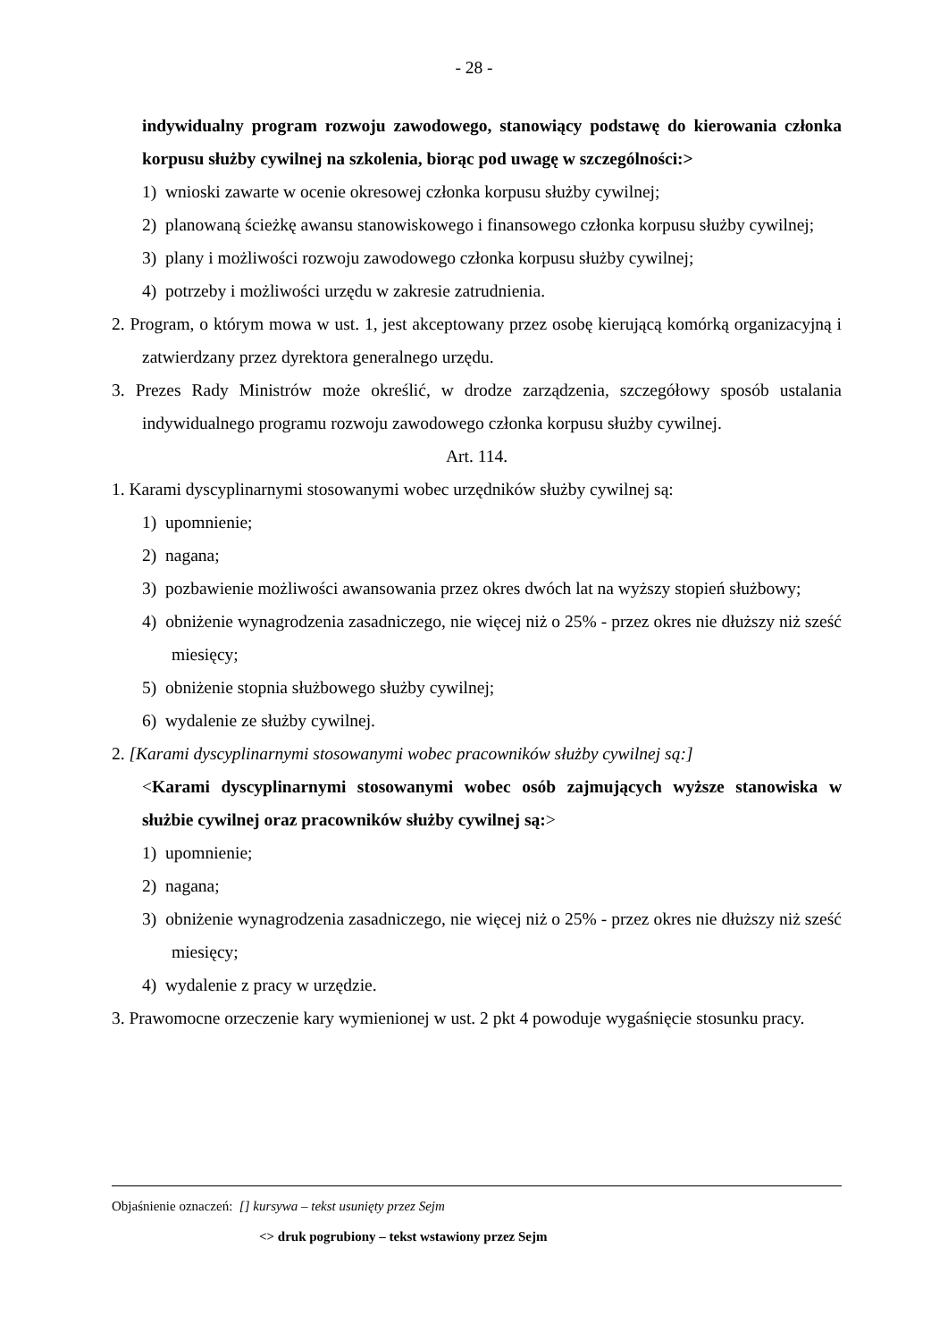- 28 -
indywidualny program rozwoju zawodowego, stanowiący podstawę do kierowania członka korpusu służby cywilnej na szkolenia, biorąc pod uwagę w szczególności:>
1) wnioski zawarte w ocenie okresowej członka korpusu służby cywilnej;
2) planowaną ścieżkę awansu stanowiskowego i finansowego członka korpusu służby cywilnej;
3) plany i możliwości rozwoju zawodowego członka korpusu służby cywilnej;
4) potrzeby i możliwości urzędu w zakresie zatrudnienia.
2. Program, o którym mowa w ust. 1, jest akceptowany przez osobę kierującą komórką organizacyjną i zatwierdzany przez dyrektora generalnego urzędu.
3. Prezes Rady Ministrów może określić, w drodze zarządzenia, szczegółowy sposób ustalania indywidualnego programu rozwoju zawodowego członka korpusu służby cywilnej.
Art. 114.
1. Karami dyscyplinarnymi stosowanymi wobec urzędników służby cywilnej są:
1) upomnienie;
2) nagana;
3) pozbawienie możliwości awansowania przez okres dwóch lat na wyższy stopień służbowy;
4) obniżenie wynagrodzenia zasadniczego, nie więcej niż o 25% - przez okres nie dłuższy niż sześć miesięcy;
5) obniżenie stopnia służbowego służby cywilnej;
6) wydalenie ze służby cywilnej.
2. [Karami dyscyplinarnymi stosowanymi wobec pracowników służby cywilnej są:]
<Karami dyscyplinarnymi stosowanymi wobec osób zajmujących wyższe stanowiska w służbie cywilnej oraz pracowników służby cywilnej są:>
1) upomnienie;
2) nagana;
3) obniżenie wynagrodzenia zasadniczego, nie więcej niż o 25% - przez okres nie dłuższy niż sześć miesięcy;
4) wydalenie z pracy w urzędzie.
3. Prawomocne orzeczenie kary wymienionej w ust. 2 pkt 4 powoduje wygaśnięcie stosunku pracy.
Objaśnienie oznaczeń: [] kursywa – tekst usunięty przez Sejm
<> druk pogrubiony – tekst wstawiony przez Sejm